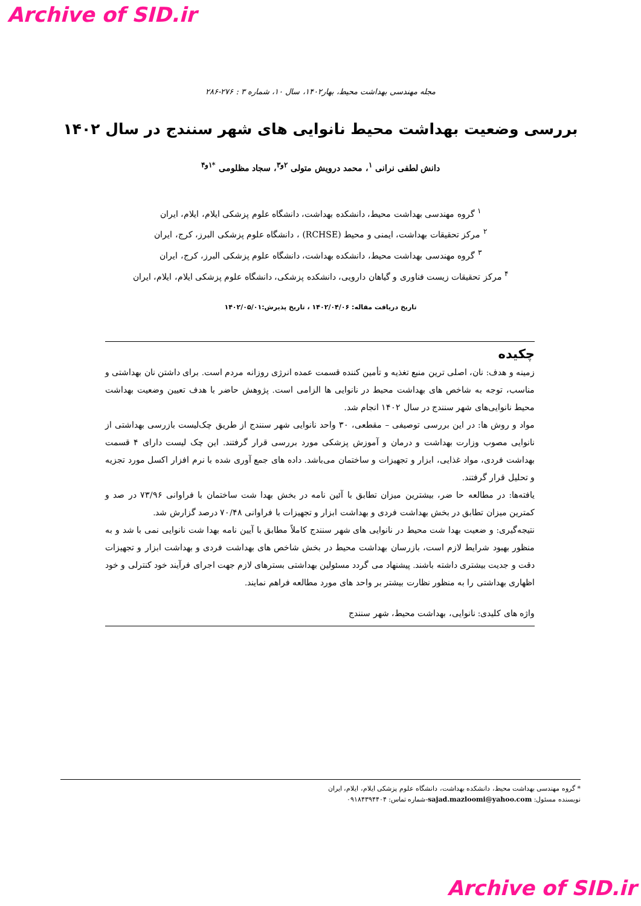Archive of SID.ir
مجله مهندسی بهداشت محیط، بهار۱۴۰۲، سال ۱۰، شماره ۳ : ۲۷۶-۲۸۶
بررسی وضعیت بهداشت محیط نانوایی های شهر سنندج در سال ۱۴۰۲
دانش لطفی نرانی <sup>۱</sup>، محمد درویش متولی <sup>۲و۳</sup>، سجاد مظلومی <sup>*۱و۴</sup>
<sup>۱</sup> گروه مهندسی بهداشت محیط، دانشکده بهداشت، دانشگاه علوم پزشکی ایلام، ایلام، ایران
<sup>۲</sup> مرکز تحقیقات بهداشت، ایمنی و محیط (RCHSE) ، دانشگاه علوم پزشکی البرز، کرج، ایران
<sup>۳</sup> گروه مهندسی بهداشت محیط، دانشکده بهداشت، دانشگاه علوم پزشکی البرز، کرج، ایران
<sup>۴</sup> مرکز تحقیقات زیست فناوری و گیاهان دارویی، دانشکده پزشکی، دانشگاه علوم پزشکی ایلام، ایلام، ایران
تاریخ دریافت مقاله: ۱۴۰۲/۰۴/۰۶ ، تاریخ پذیرش:۱۴۰۲/۰۵/۰۱
چکیده
زمینه و هدف: نان، اصلی ترین منبع تغذیه و تأمین کننده قسمت عمده انرژی روزانه مردم است. برای داشتن نان بهداشتی و مناسب، توجه به شاخص های بهداشت محیط در نانوایی ها الزامی است. پژوهش حاضر با هدف تعیین وضعیت بهداشت محیط نانوایی‌های شهر سنندج در سال ۱۴۰۲ انجام شد.
مواد و روش ها: در این بررسی توصیفی – مقطعی، ۳۰ واحد نانوایی شهر سنندج از طریق چک‌لیست بازرسی بهداشتی از نانوایی مصوب وزارت بهداشت و درمان و آموزش پزشکی مورد بررسی قرار گرفتند. این چک لیست دارای ۴ قسمت بهداشت فردی، مواد غذایی، ابزار و تجهیزات و ساختمان می‌باشد. داده های جمع آوری شده با نرم افزار اکسل مورد تجزیه و تحلیل قرار گرفتند.
یافته‌ها: در مطالعه حا ضر، بیشترین میزان تطابق با آئین نامه در بخش بهدا شت ساختمان با فراوانی ۷۳/۹۶ در صد و کمترین میزان تطابق در بخش بهداشت فردی و بهداشت ابزار و تجهیزات با فراوانی ۷۰/۴۸ درصد گزارش شد.
نتیجه‌گیری: و ضعیت بهدا شت محیط در نانوایی های شهر سنندج کاملاً مطابق با آیین نامه بهدا شت نانوایی نمی با شد و به منظور بهبود شرایط لازم است، بازرسان بهداشت محیط در بخش شاخص های بهداشت فردی و بهداشت ابزار و تجهیزات دقت و جدیت بیشتری داشته باشند. پیشنهاد می گردد مسئولین بهداشتی بسترهای لازم جهت اجرای فرآیند خود کنترلی و خود اظهاری بهداشتی را به منظور نظارت بیشتر بر واحد های مورد مطالعه فراهم نمایند.
واژه های کلیدی: نانوایی، بهداشت محیط، شهر سنندج
* گروه مهندسی بهداشت محیط، دانشکده بهداشت، دانشگاه علوم پزشکی ایلام، ایلام، ایران
نویسنده مسئول: sajad.mazloomi@yahoo.com-شماره تماس: ۰۹۱۸۴۳۹۴۴۰۴
Archive of SID.ir